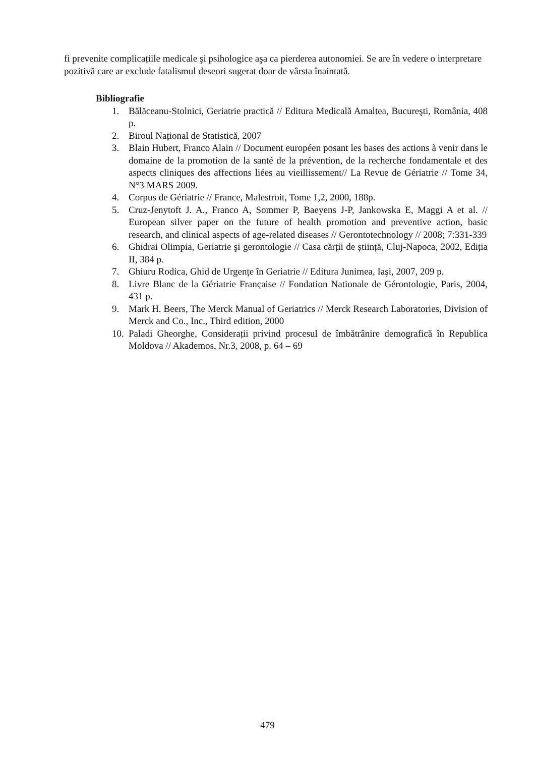fi prevenite complicațiile medicale şi psihologice aşa ca pierderea autonomiei. Se are în vedere o interpretare pozitivă care ar exclude fatalismul deseori sugerat doar de vârsta înaintată.
Bibliografie
1. Bălăceanu-Stolnici, Geriatrie practică // Editura Medicală Amaltea, Bucureşti, România, 408 p.
2. Biroul Național de Statistică, 2007
3. Blain Hubert, Franco Alain // Document européen posant les bases des actions à venir dans le domaine de la promotion de la santé de la prévention, de la recherche fondamentale et des aspects cliniques des affections liées au vieillissement// La Revue de Gériatrie // Tome 34, N°3 MARS 2009.
4. Corpus de Gériatrie // France, Malestroit, Tome 1,2, 2000, 188p.
5. Cruz-Jenytoft J. A., Franco A, Sommer P, Baeyens J-P, Jankowska E, Maggi A et al. // European silver paper on the future of health promotion and preventive action, basic research, and clinical aspects of age-related diseases // Gerontotechnology // 2008; 7:331-339
6. Ghidrai Olimpia, Geriatrie şi gerontologie // Casa cărții de știință, Cluj-Napoca, 2002, Ediția II, 384 p.
7. Ghiuru Rodica, Ghid de Urgențe în Geriatrie // Editura Junimea, Iaşi, 2007, 209 p.
8. Livre Blanc de la Gériatrie Française // Fondation Nationale de Gérontologie, Paris, 2004, 431 p.
9. Mark H. Beers, The Merck Manual of Geriatrics // Merck Research Laboratories, Division of Merck and Co., Inc., Third edition, 2000
10. Paladi Gheorghe, Considerații privind procesul de îmbătrânire demografică în Republica Moldova // Akademos, Nr.3, 2008, p. 64 – 69
479